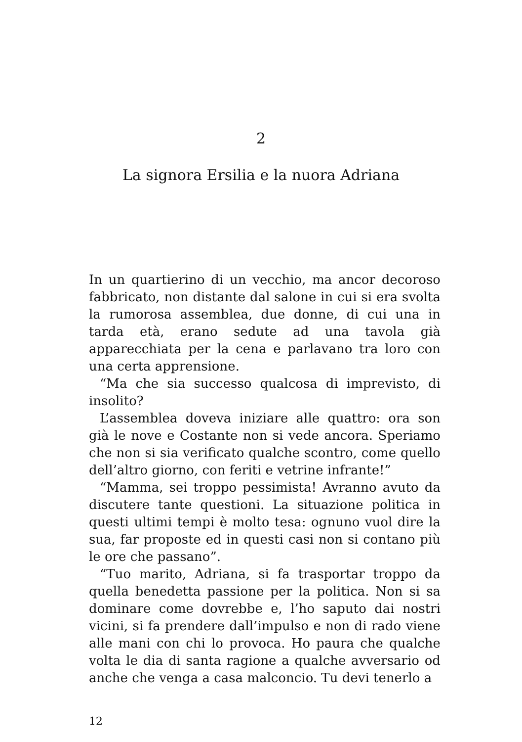2
La signora Ersilia e la nuora Adriana
In un quartierino di un vecchio, ma ancor decoroso fabbricato, non distante dal salone in cui si era svolta la rumorosa assemblea, due donne, di cui una in tarda età, erano sedute ad una tavola già apparecchiata per la cena e parlavano tra loro con una certa apprensione.
“Ma che sia successo qualcosa di imprevisto, di insolito?
L’assemblea doveva iniziare alle quattro: ora son già le nove e Costante non si vede ancora. Speriamo che non si sia verificato qualche scontro, come quello dell’altro giorno, con feriti e vetrine infrante!”
“Mamma, sei troppo pessimista! Avranno avuto da discutere tante questioni. La situazione politica in questi ultimi tempi è molto tesa: ognuno vuol dire la sua, far proposte ed in questi casi non si contano più le ore che passano”.
“Tuo marito, Adriana, si fa trasportar troppo da quella benedetta passione per la politica. Non si sa dominare come dovrebbe e, l’ho saputo dai nostri vicini, si fa prendere dall’impulso e non di rado viene alle mani con chi lo provoca. Ho paura che qualche volta le dia di santa ragione a qualche avversario od anche che venga a casa malconcio. Tu devi tenerlo a
12